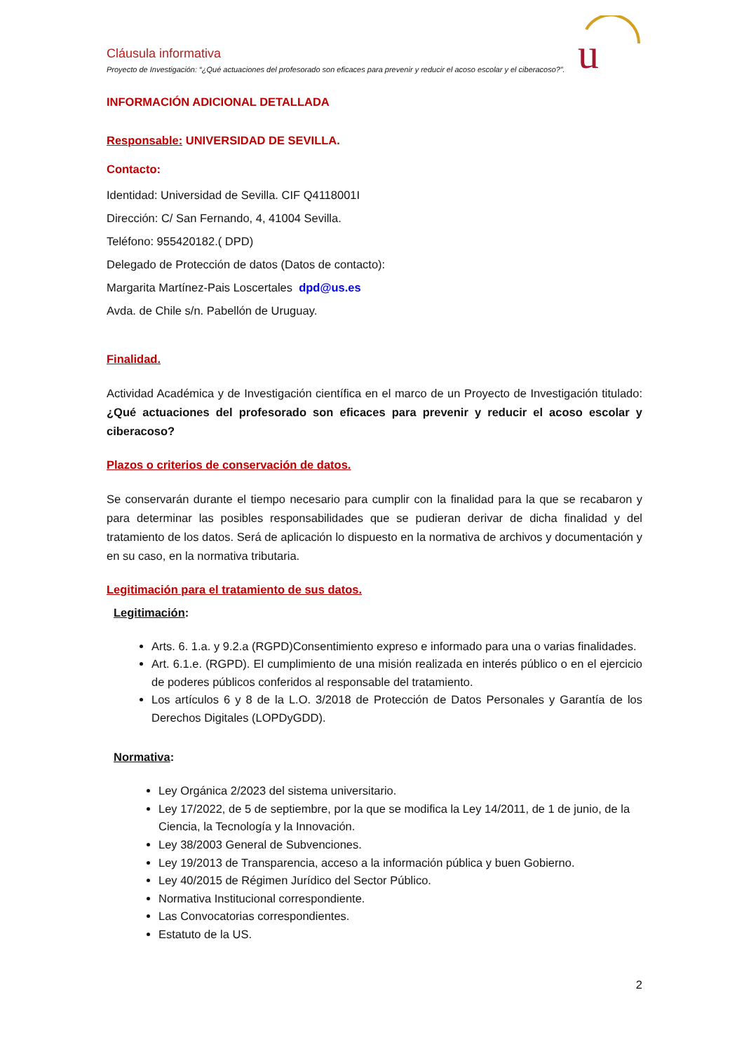Cláusula informativa
Proyecto de Investigación: “¿Qué actuaciones del profesorado son eficaces para prevenir y reducir el acoso escolar y el ciberacoso?”.
u
INFORMACIÓN ADICIONAL DETALLADA
Responsable: UNIVERSIDAD DE SEVILLA.
Contacto:
Identidad: Universidad de Sevilla. CIF Q4118001I
Dirección: C/ San Fernando, 4, 41004 Sevilla.
Teléfono: 955420182.( DPD)
Delegado de Protección de datos (Datos de contacto):
Margarita Martínez-Pais Loscertales dpd@us.es
Avda. de Chile s/n. Pabellón de Uruguay.
Finalidad.
Actividad Académica y de Investigación científica en el marco de un Proyecto de Investigación titulado: ¿Qué actuaciones del profesorado son eficaces para prevenir y reducir el acoso escolar y ciberacoso?
Plazos o criterios de conservación de datos.
Se conservarán durante el tiempo necesario para cumplir con la finalidad para la que se recabaron y para determinar las posibles responsabilidades que se pudieran derivar de dicha finalidad y del tratamiento de los datos. Será de aplicación lo dispuesto en la normativa de archivos y documentación y en su caso, en la normativa tributaria.
Legitimación para el tratamiento de sus datos.
Legitimación:
Arts. 6. 1.a. y 9.2.a (RGPD)Consentimiento expreso e informado para una o varias finalidades.
Art. 6.1.e. (RGPD). El cumplimiento de una misión realizada en interés público o en el ejercicio de poderes públicos conferidos al responsable del tratamiento.
Los artículos 6 y 8 de la L.O. 3/2018 de Protección de Datos Personales y Garantía de los Derechos Digitales (LOPDyGDD).
Normativa:
Ley Orgánica 2/2023 del sistema universitario.
Ley 17/2022, de 5 de septiembre, por la que se modifica la Ley 14/2011, de 1 de junio, de la Ciencia, la Tecnología y la Innovación.
Ley 38/2003 General de Subvenciones.
Ley 19/2013 de Transparencia, acceso a la información pública y buen Gobierno.
Ley 40/2015 de Régimen Jurídico del Sector Público.
Normativa Institucional correspondiente.
Las Convocatorias correspondientes.
Estatuto de la US.
2